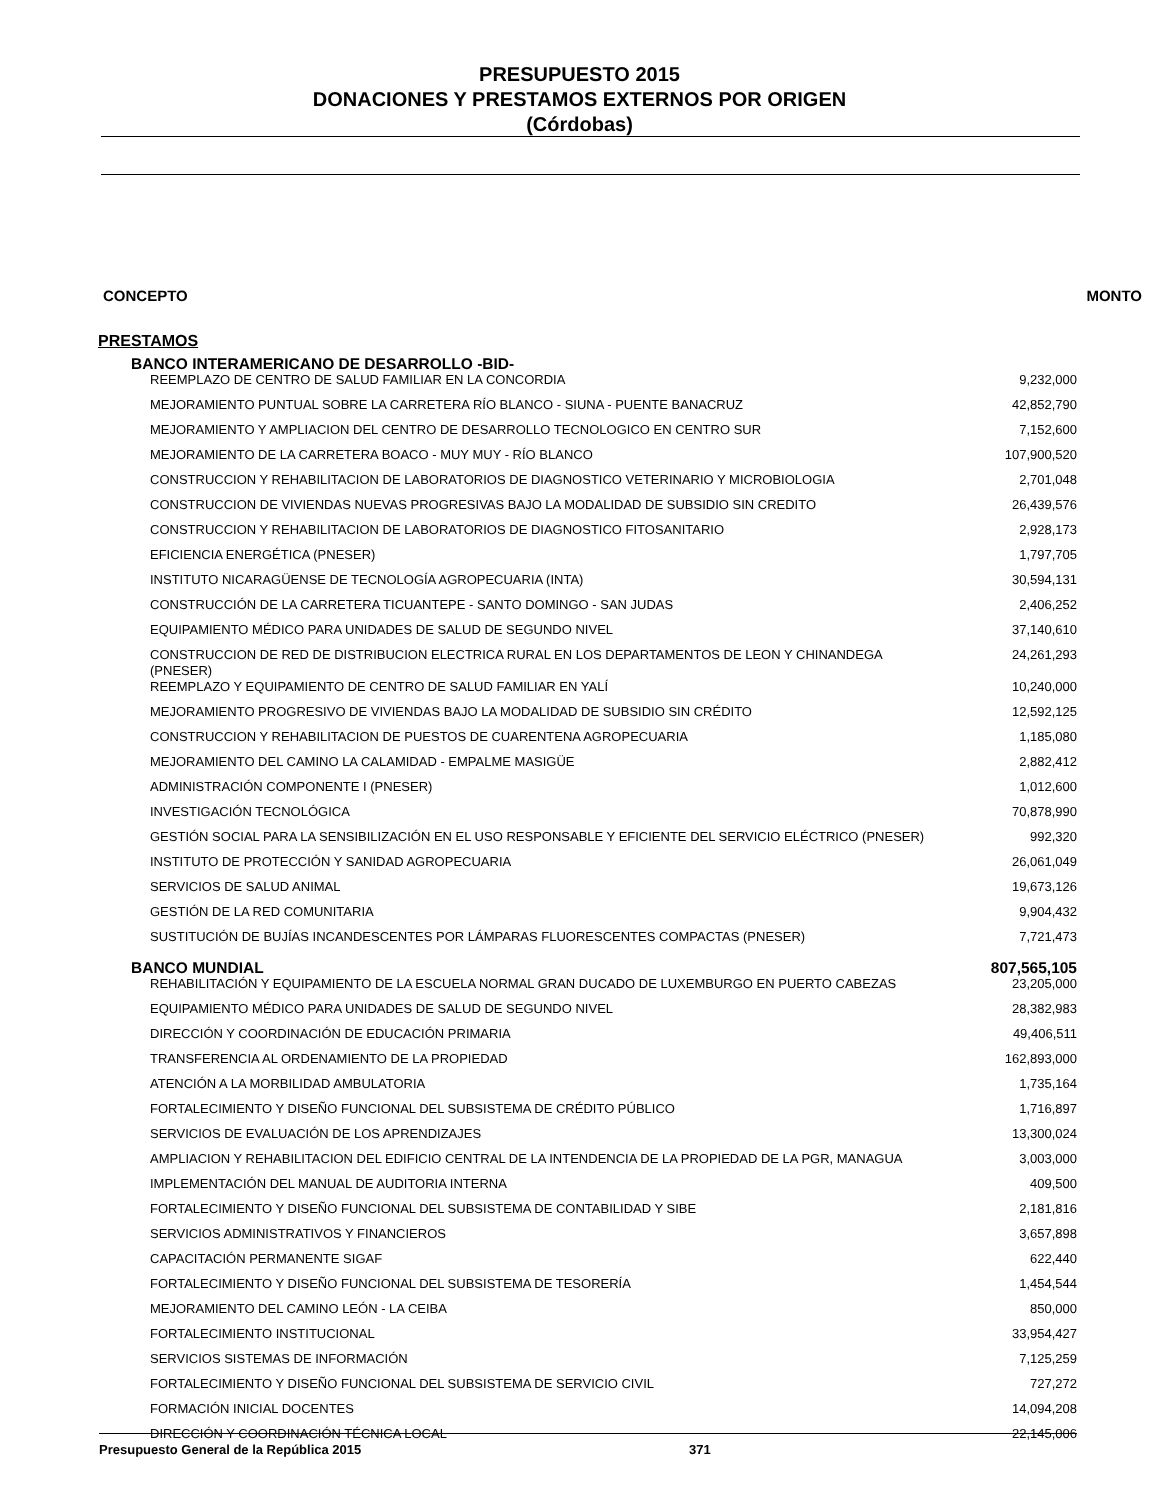PRESUPUESTO 2015
DONACIONES Y PRESTAMOS EXTERNOS POR ORIGEN
(Córdobas)
CONCEPTO MONTO
PRESTAMOS
| BANCO INTERAMERICANO DE DESARROLLO -BID- | |
| REEMPLAZO DE CENTRO DE SALUD FAMILIAR EN LA CONCORDIA | 9,232,000 |
| MEJORAMIENTO PUNTUAL SOBRE LA CARRETERA RÍO BLANCO - SIUNA - PUENTE BANACRUZ | 42,852,790 |
| MEJORAMIENTO Y AMPLIACION DEL CENTRO DE DESARROLLO TECNOLOGICO EN CENTRO SUR | 7,152,600 |
| MEJORAMIENTO DE LA CARRETERA BOACO - MUY MUY - RÍO BLANCO | 107,900,520 |
| CONSTRUCCION Y REHABILITACION DE LABORATORIOS DE DIAGNOSTICO VETERINARIO Y MICROBIOLOGIA | 2,701,048 |
| CONSTRUCCION DE VIVIENDAS NUEVAS PROGRESIVAS BAJO LA MODALIDAD DE SUBSIDIO SIN CREDITO | 26,439,576 |
| CONSTRUCCION Y REHABILITACION DE LABORATORIOS DE DIAGNOSTICO FITOSANITARIO | 2,928,173 |
| EFICIENCIA ENERGÉTICA (PNESER) | 1,797,705 |
| INSTITUTO NICARAGÜENSE DE TECNOLOGÍA AGROPECUARIA (INTA) | 30,594,131 |
| CONSTRUCCIÓN DE LA CARRETERA TICUANTEPE - SANTO DOMINGO - SAN JUDAS | 2,406,252 |
| EQUIPAMIENTO MÉDICO PARA UNIDADES DE SALUD DE SEGUNDO NIVEL | 37,140,610 |
| CONSTRUCCION DE RED DE DISTRIBUCION ELECTRICA RURAL EN LOS DEPARTAMENTOS DE LEON Y CHINANDEGA (PNESER) | 24,261,293 |
| REEMPLAZO Y EQUIPAMIENTO DE CENTRO DE SALUD FAMILIAR EN YALÍ | 10,240,000 |
| MEJORAMIENTO PROGRESIVO DE VIVIENDAS BAJO LA MODALIDAD DE SUBSIDIO SIN CRÉDITO | 12,592,125 |
| CONSTRUCCION Y REHABILITACION DE PUESTOS DE CUARENTENA AGROPECUARIA | 1,185,080 |
| MEJORAMIENTO DEL CAMINO LA CALAMIDAD - EMPALME MASIGÜE | 2,882,412 |
| ADMINISTRACIÓN COMPONENTE I (PNESER) | 1,012,600 |
| INVESTIGACIÓN TECNOLÓGICA | 70,878,990 |
| GESTIÓN SOCIAL PARA LA SENSIBILIZACIÓN EN EL USO RESPONSABLE Y EFICIENTE DEL SERVICIO ELÉCTRICO (PNESER) | 992,320 |
| INSTITUTO DE PROTECCIÓN Y SANIDAD AGROPECUARIA | 26,061,049 |
| SERVICIOS DE SALUD ANIMAL | 19,673,126 |
| GESTIÓN DE LA RED COMUNITARIA | 9,904,432 |
| SUSTITUCIÓN DE BUJÍAS INCANDESCENTES POR LÁMPARAS FLUORESCENTES COMPACTAS (PNESER) | 7,721,473 |
| BANCO MUNDIAL | 807,565,105 |
| REHABILITACIÓN Y EQUIPAMIENTO DE LA ESCUELA NORMAL GRAN DUCADO DE LUXEMBURGO EN PUERTO CABEZAS | 23,205,000 |
| EQUIPAMIENTO MÉDICO PARA UNIDADES DE SALUD DE SEGUNDO NIVEL | 28,382,983 |
| DIRECCIÓN Y COORDINACIÓN DE EDUCACIÓN PRIMARIA | 49,406,511 |
| TRANSFERENCIA AL ORDENAMIENTO DE LA PROPIEDAD | 162,893,000 |
| ATENCIÓN A LA MORBILIDAD AMBULATORIA | 1,735,164 |
| FORTALECIMIENTO Y DISEÑO FUNCIONAL DEL SUBSISTEMA DE CRÉDITO PÚBLICO | 1,716,897 |
| SERVICIOS DE EVALUACIÓN DE LOS APRENDIZAJES | 13,300,024 |
| AMPLIACION Y REHABILITACION DEL EDIFICIO CENTRAL DE LA INTENDENCIA DE LA PROPIEDAD DE LA PGR, MANAGUA | 3,003,000 |
| IMPLEMENTACIÓN DEL MANUAL DE AUDITORIA INTERNA | 409,500 |
| FORTALECIMIENTO Y DISEÑO FUNCIONAL DEL SUBSISTEMA DE CONTABILIDAD Y SIBE | 2,181,816 |
| SERVICIOS ADMINISTRATIVOS Y FINANCIEROS | 3,657,898 |
| CAPACITACIÓN PERMANENTE SIGAF | 622,440 |
| FORTALECIMIENTO Y DISEÑO FUNCIONAL DEL SUBSISTEMA DE TESORERÍA | 1,454,544 |
| MEJORAMIENTO DEL CAMINO LEÓN - LA CEIBA | 850,000 |
| FORTALECIMIENTO INSTITUCIONAL | 33,954,427 |
| SERVICIOS SISTEMAS DE INFORMACIÓN | 7,125,259 |
| FORTALECIMIENTO Y DISEÑO FUNCIONAL DEL SUBSISTEMA DE SERVICIO CIVIL | 727,272 |
| FORMACIÓN INICIAL DOCENTES | 14,094,208 |
| DIRECCIÓN Y COORDINACIÓN TÉCNICA LOCAL | 22,145,006 |
Presupuesto General de la República 2015 371